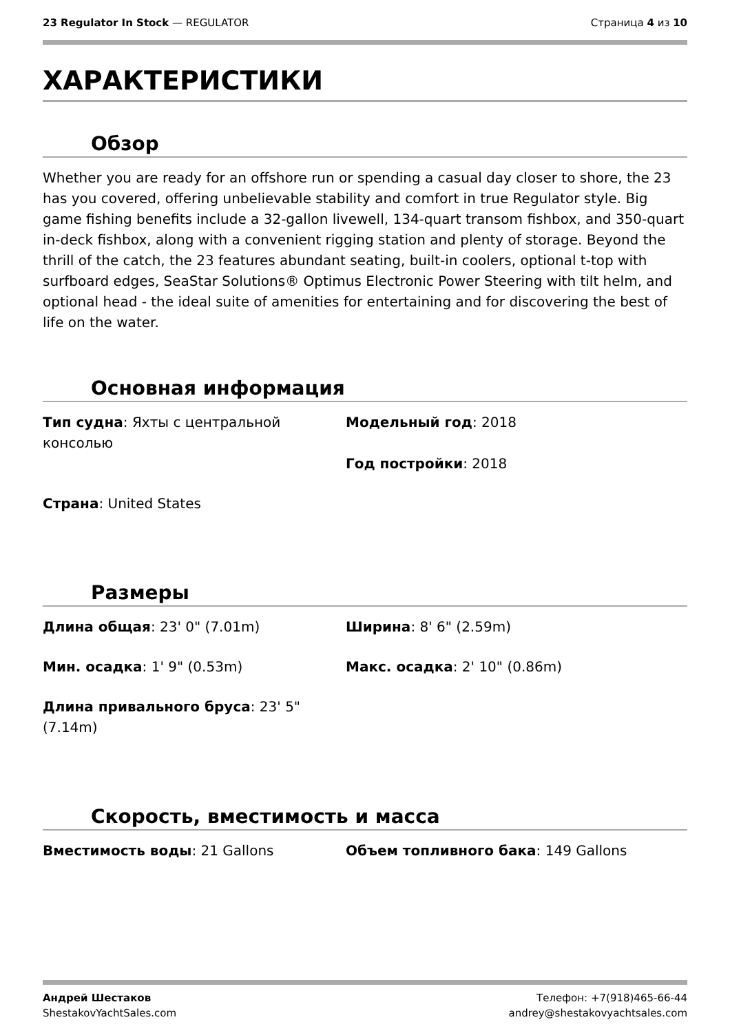23 Regulator In Stock — REGULATOR Страница 4 из 10
ХАРАКТЕРИСТИКИ
Обзор
Whether you are ready for an offshore run or spending a casual day closer to shore, the 23 has you covered, offering unbelievable stability and comfort in true Regulator style. Big game fishing benefits include a 32-gallon livewell, 134-quart transom fishbox, and 350-quart in-deck fishbox, along with a convenient rigging station and plenty of storage. Beyond the thrill of the catch, the 23 features abundant seating, built-in coolers, optional t-top with surfboard edges, SeaStar Solutions® Optimus Electronic Power Steering with tilt helm, and optional head - the ideal suite of amenities for entertaining and for discovering the best of life on the water.
Основная информация
Тип судна: Яхты с центральной консолью
Модельный год: 2018
Год постройки: 2018
Страна: United States
Размеры
Длина общая: 23' 0" (7.01m)
Ширина: 8' 6" (2.59m)
Мин. осадка: 1' 9" (0.53m)
Макс. осадка: 2' 10" (0.86m)
Длина привального бруса: 23' 5" (7.14m)
Скорость, вместимость и масса
Вместимость воды: 21 Gallons
Объем топливного бака: 149 Gallons
Андрей Шестаков
ShestakovYachtSales.com Телефон: +7(918)465-66-44
andrey@shestakovyachtsales.com